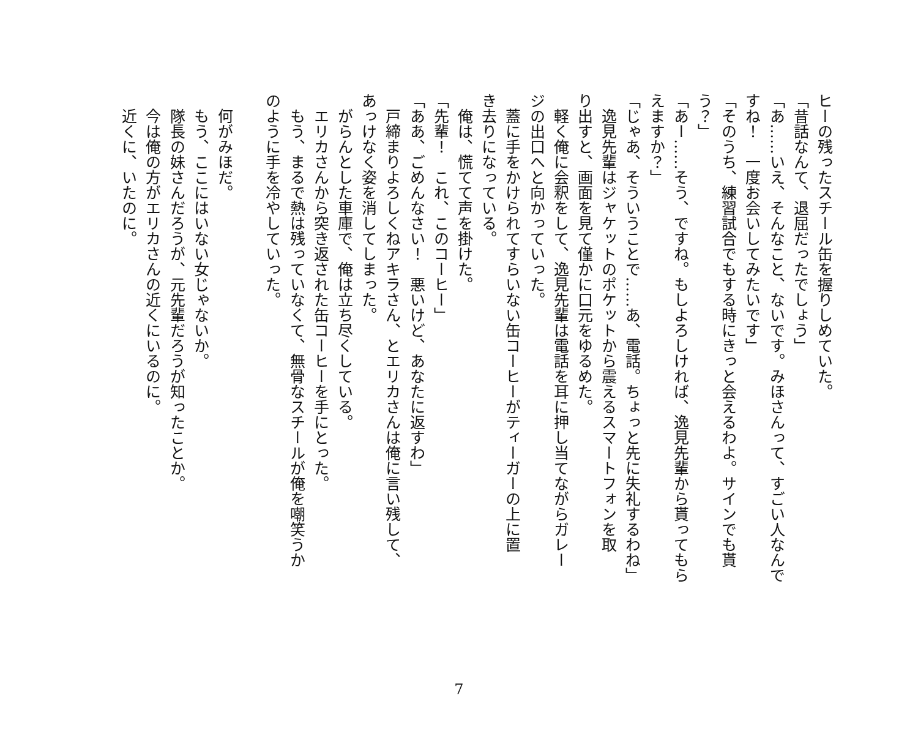ヒーの残ったスチール缶を握りしめていた。
「昔話なんて、退屈だったでしょう」
「あ……いえ、そんなこと、ないです。みほさんって、すごい人なんで
すね！　一度お会いしてみたいです」
「そのうち、練習試合でもする時にきっと会えるわよ。サインでも貰
う？」
「あー……そう、ですね。もしよろしければ、逸見先輩から貰ってもら
えますか？」
「じゃあ、そういうことで……あ、電話。ちょっと先に失礼するわね」
　逸見先輩はジャケットのポケットから震えるスマートフォンを取
り出すと、画面を見て僅かに口元をゆるめた。
　軽く俺に会釈をして、逸見先輩は電話を耳に押し当てながらガレー
ジの出口へと向かっていった。
　蓋に手をかけられてすらいない缶コーヒーがティーガーの上に置
き去りになっている。
　俺は、慌てて声を掛けた。
「先輩！　これ、このコーヒー」
「ああ、ごめんなさい！　悪いけど、あなたに返すわ」
　戸締まりよろしくねアキラさん、とエリカさんは俺に言い残して、
あっけなく姿を消してしまった。
　がらんとした車庫で、俺は立ち尽くしている。
　エリカさんから突き返された缶コーヒーを手にとった。
　もう、まるで熱は残っていなくて、無骨なスチールが俺を嘲笑うか
のように手を冷やしていった。
　
　何がみほだ。
　もう、ここにはいない女じゃないか。
　隊長の妹さんだろうが、元先輩だろうが知ったことか。
　今は俺の方がエリカさんの近くにいるのに。
　近くに、いたのに。
7